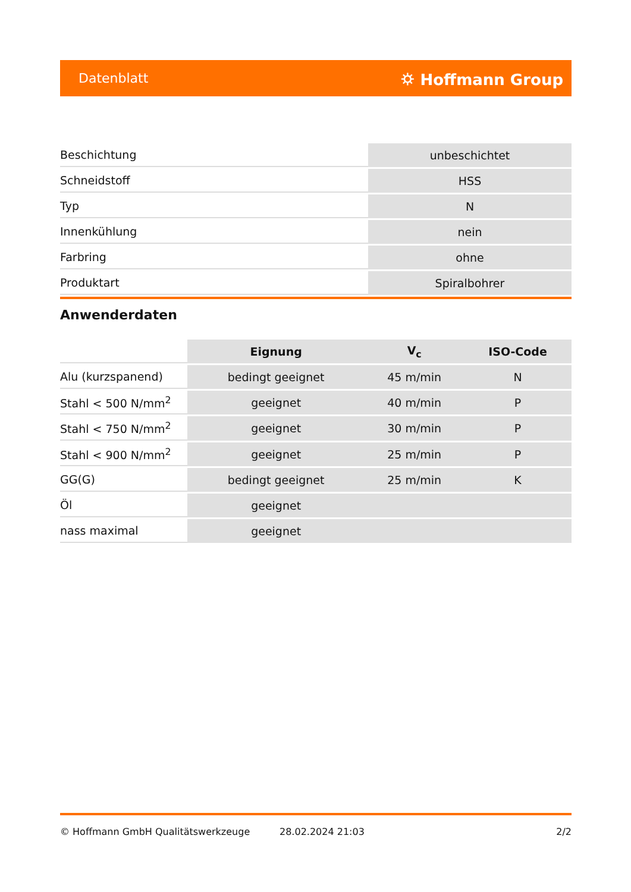Datenblatt ⛭ Hoffmann Group
| Beschichtung | unbeschichtet |
| Schneidstoff | HSS |
| Typ | N |
| Innenkühlung | nein |
| Farbring | ohne |
| Produktart | Spiralbohrer |
Anwenderdaten
| | Eignung | V<sub>c</sub> | ISO-Code |
| --- | --- | --- | --- |
| Alu (kurzspanend) | bedingt geeignet | 45 m/min | N |
| Stahl < 500 N/mm<sup>2</sup> | geeignet | 40 m/min | P |
| Stahl < 750 N/mm<sup>2</sup> | geeignet | 30 m/min | P |
| Stahl < 900 N/mm<sup>2</sup> | geeignet | 25 m/min | P |
| GG(G) | bedingt geeignet | 25 m/min | K |
| Öl | geeignet | | |
| nass maximal | geeignet | | |
© Hoffmann GmbH Qualitätswerkzeuge 28.02.2024 21:03 2/2